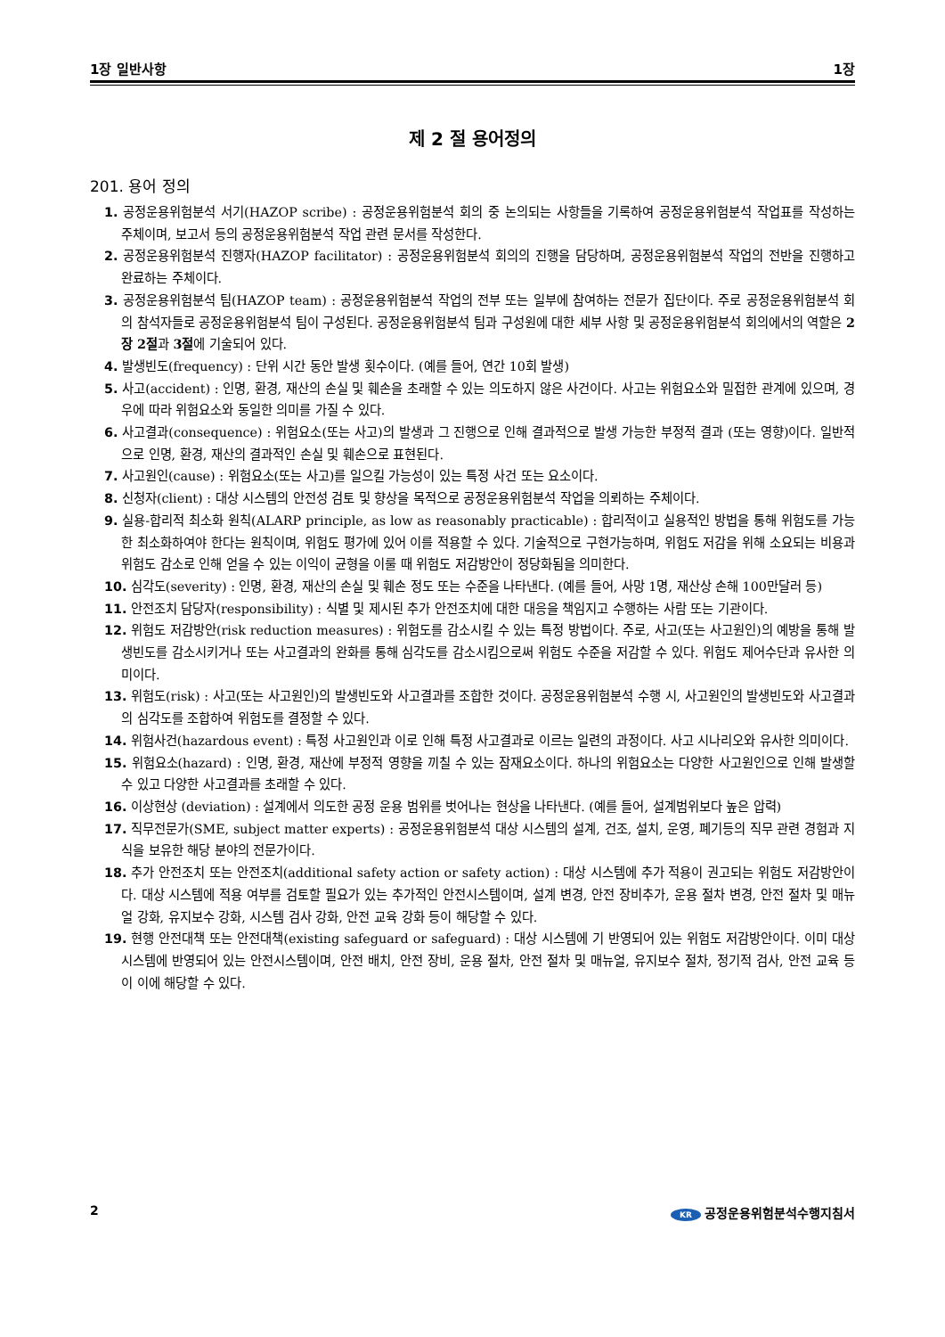1장 일반사항 1장
제 2 절 용어정의
201. 용어 정의
1. 공정운용위험분석 서기(HAZOP scribe) : 공정운용위험분석 회의 중 논의되는 사항들을 기록하여 공정운용위험분석 작업표를 작성하는 주체이며, 보고서 등의 공정운용위험분석 작업 관련 문서를 작성한다.
2. 공정운용위험분석 진행자(HAZOP facilitator) : 공정운용위험분석 회의의 진행을 담당하며, 공정운용위험분석 작업의 전반을 진행하고 완료하는 주체이다.
3. 공정운용위험분석 팀(HAZOP team) : 공정운용위험분석 작업의 전부 또는 일부에 참여하는 전문가 집단이다. 주로 공정운용위험분석 회의 참석자들로 공정운용위험분석 팀이 구성된다. 공정운용위험분석 팀과 구성원에 대한 세부 사항 및 공정운용위험분석 회의에서의 역할은 2장 2절과 3절에 기술되어 있다.
4. 발생빈도(frequency) : 단위 시간 동안 발생 횟수이다. (예를 들어, 연간 10회 발생)
5. 사고(accident) : 인명, 환경, 재산의 손실 및 훼손을 초래할 수 있는 의도하지 않은 사건이다. 사고는 위험요소와 밀접한 관계에 있으며, 경우에 따라 위험요소와 동일한 의미를 가질 수 있다.
6. 사고결과(consequence) : 위험요소(또는 사고)의 발생과 그 진행으로 인해 결과적으로 발생 가능한 부정적 결과 (또는 영향)이다. 일반적으로 인명, 환경, 재산의 결과적인 손실 및 훼손으로 표현된다.
7. 사고원인(cause) : 위험요소(또는 사고)를 일으킬 가능성이 있는 특정 사건 또는 요소이다.
8. 신청자(client) : 대상 시스템의 안전성 검토 및 향상을 목적으로 공정운용위험분석 작업을 의뢰하는 주체이다.
9. 실용-합리적 최소화 원칙(ALARP principle, as low as reasonably practicable) : 합리적이고 실용적인 방법을 통해 위험도를 가능한 최소화하여야 한다는 원칙이며, 위험도 평가에 있어 이를 적용할 수 있다. 기술적으로 구현가능하며, 위험도 저감을 위해 소요되는 비용과 위험도 감소로 인해 얻을 수 있는 이익이 균형을 이룰 때 위험도 저감방안이 정당화됨을 의미한다.
10. 심각도(severity) : 인명, 환경, 재산의 손실 및 훼손 정도 또는 수준을 나타낸다. (예를 들어, 사망 1명, 재산상 손해 100만달러 등)
11. 안전조치 담당자(responsibility) : 식별 및 제시된 추가 안전조치에 대한 대응을 책임지고 수행하는 사람 또는 기관이다.
12. 위험도 저감방안(risk reduction measures) : 위험도를 감소시킬 수 있는 특정 방법이다. 주로, 사고(또는 사고원인)의 예방을 통해 발생빈도를 감소시키거나 또는 사고결과의 완화를 통해 심각도를 감소시킴으로써 위험도 수준을 저감할 수 있다. 위험도 제어수단과 유사한 의미이다.
13. 위험도(risk) : 사고(또는 사고원인)의 발생빈도와 사고결과를 조합한 것이다. 공정운용위험분석 수행 시, 사고원인의 발생빈도와 사고결과의 심각도를 조합하여 위험도를 결정할 수 있다.
14. 위험사건(hazardous event) : 특정 사고원인과 이로 인해 특정 사고결과로 이르는 일련의 과정이다. 사고 시나리오와 유사한 의미이다.
15. 위험요소(hazard) : 인명, 환경, 재산에 부정적 영향을 끼칠 수 있는 잠재요소이다. 하나의 위험요소는 다양한 사고원인으로 인해 발생할 수 있고 다양한 사고결과를 초래할 수 있다.
16. 이상현상 (deviation) : 설계에서 의도한 공정 운용 범위를 벗어나는 현상을 나타낸다. (예를 들어, 설계범위보다 높은 압력)
17. 직무전문가(SME, subject matter experts) : 공정운용위험분석 대상 시스템의 설계, 건조, 설치, 운영, 폐기등의 직무 관련 경험과 지식을 보유한 해당 분야의 전문가이다.
18. 추가 안전조치 또는 안전조치(additional safety action or safety action) : 대상 시스템에 추가 적용이 권고되는 위험도 저감방안이다. 대상 시스템에 적용 여부를 검토할 필요가 있는 추가적인 안전시스템이며, 설계 변경, 안전 장비추가, 운용 절차 변경, 안전 절차 및 매뉴얼 강화, 유지보수 강화, 시스템 검사 강화, 안전 교육 강화 등이 해당할 수 있다.
19. 현행 안전대책 또는 안전대책(existing safeguard or safeguard) : 대상 시스템에 기 반영되어 있는 위험도 저감방안이다. 이미 대상시스템에 반영되어 있는 안전시스템이며, 안전 배치, 안전 장비, 운용 절차, 안전 절차 및 매뉴얼, 유지보수 절차, 정기적 검사, 안전 교육 등이 이에 해당할 수 있다.
2 KR 공정운용위험분석수행지침서